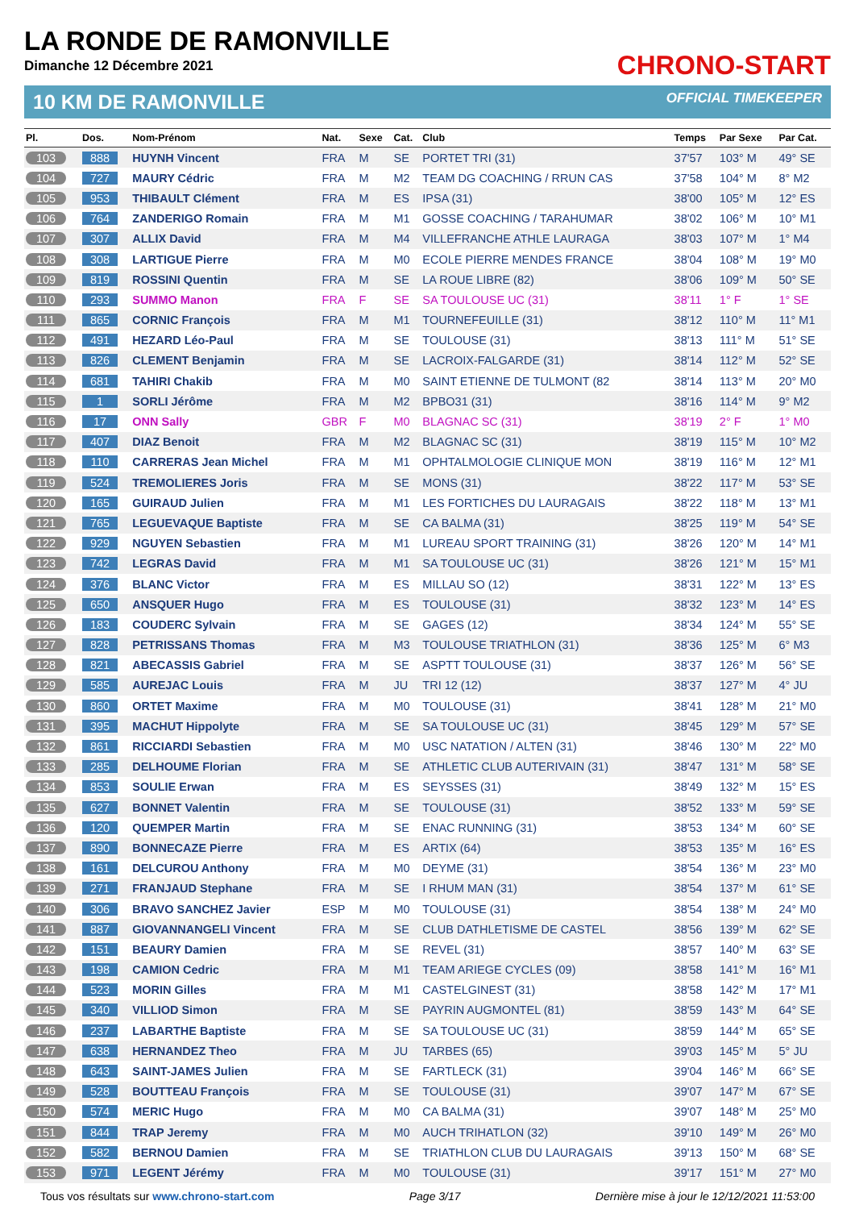LA RONDE DE RAMONVILLE
Dimanche 12 Décembre 2021
CHRONO-START
10 KM DE RAMONVILLE OFFICIAL TIMEKEEPER
| Pl. | Dos. | Nom-Prénom | Nat. | Sexe | Cat. | Club | Temps | Par Sexe | Par Cat. |
| --- | --- | --- | --- | --- | --- | --- | --- | --- | --- |
| 103 | 888 | HUYNH Vincent | FRA | M | SE | PORTET TRI (31) | 37'57 | 103° M | 49° SE |
| 104 | 727 | MAURY Cédric | FRA | M | M2 | TEAM DG COACHING / RRUN CAS | 37'58 | 104° M | 8° M2 |
| 105 | 953 | THIBAULT Clément | FRA | M | ES | IPSA (31) | 38'00 | 105° M | 12° ES |
| 106 | 764 | ZANDERIGO Romain | FRA | M | M1 | GOSSE COACHING / TARAHUMAR | 38'02 | 106° M | 10° M1 |
| 107 | 307 | ALLIX David | FRA | M | M4 | VILLEFRANCHE ATHLE LAURAGA | 38'03 | 107° M | 1° M4 |
| 108 | 308 | LARTIGUE Pierre | FRA | M | M0 | ECOLE PIERRE MENDES FRANCE | 38'04 | 108° M | 19° M0 |
| 109 | 819 | ROSSINI Quentin | FRA | M | SE | LA ROUE LIBRE (82) | 38'06 | 109° M | 50° SE |
| 110 | 293 | SUMMO Manon | FRA | F | SE | SA TOULOUSE UC (31) | 38'11 | 1° F | 1° SE |
| 111 | 865 | CORNIC François | FRA | M | M1 | TOURNEFEUILLE (31) | 38'12 | 110° M | 11° M1 |
| 112 | 491 | HEZARD Léo-Paul | FRA | M | SE | TOULOUSE (31) | 38'13 | 111° M | 51° SE |
| 113 | 826 | CLEMENT Benjamin | FRA | M | SE | LACROIX-FALGARDE (31) | 38'14 | 112° M | 52° SE |
| 114 | 681 | TAHIRI Chakib | FRA | M | M0 | SAINT ETIENNE DE TULMONT (82 | 38'14 | 113° M | 20° M0 |
| 115 | 1 | SORLI Jérôme | FRA | M | M2 | BPBO31 (31) | 38'16 | 114° M | 9° M2 |
| 116 | 17 | ONN Sally | GBR | F | M0 | BLAGNAC SC (31) | 38'19 | 2° F | 1° M0 |
| 117 | 407 | DIAZ Benoit | FRA | M | M2 | BLAGNAC SC (31) | 38'19 | 115° M | 10° M2 |
| 118 | 110 | CARRERAS Jean Michel | FRA | M | M1 | OPHTALMOLOGIE CLINIQUE MON | 38'19 | 116° M | 12° M1 |
| 119 | 524 | TREMOLIERES Joris | FRA | M | SE | MONS (31) | 38'22 | 117° M | 53° SE |
| 120 | 165 | GUIRAUD Julien | FRA | M | M1 | LES FORTICHES DU LAURAGAIS | 38'22 | 118° M | 13° M1 |
| 121 | 765 | LEGUEVAQUE Baptiste | FRA | M | SE | CA BALMA (31) | 38'25 | 119° M | 54° SE |
| 122 | 929 | NGUYEN Sebastien | FRA | M | M1 | LUREAU SPORT TRAINING (31) | 38'26 | 120° M | 14° M1 |
| 123 | 742 | LEGRAS David | FRA | M | M1 | SA TOULOUSE UC (31) | 38'26 | 121° M | 15° M1 |
| 124 | 376 | BLANC Victor | FRA | M | ES | MILLAU SO (12) | 38'31 | 122° M | 13° ES |
| 125 | 650 | ANSQUER Hugo | FRA | M | ES | TOULOUSE (31) | 38'32 | 123° M | 14° ES |
| 126 | 183 | COUDERC Sylvain | FRA | M | SE | GAGES (12) | 38'34 | 124° M | 55° SE |
| 127 | 828 | PETRISSANS Thomas | FRA | M | M3 | TOULOUSE TRIATHLON (31) | 38'36 | 125° M | 6° M3 |
| 128 | 821 | ABECASSIS Gabriel | FRA | M | SE | ASPTT TOULOUSE (31) | 38'37 | 126° M | 56° SE |
| 129 | 585 | AUREJAC Louis | FRA | M | JU | TRI 12 (12) | 38'37 | 127° M | 4° JU |
| 130 | 860 | ORTET Maxime | FRA | M | M0 | TOULOUSE (31) | 38'41 | 128° M | 21° M0 |
| 131 | 395 | MACHUT Hippolyte | FRA | M | SE | SA TOULOUSE UC (31) | 38'45 | 129° M | 57° SE |
| 132 | 861 | RICCIARDI Sebastien | FRA | M | M0 | USC NATATION / ALTEN (31) | 38'46 | 130° M | 22° M0 |
| 133 | 285 | DELHOUME Florian | FRA | M | SE | ATHLETIC CLUB AUTERIVAIN (31) | 38'47 | 131° M | 58° SE |
| 134 | 853 | SOULIE Erwan | FRA | M | ES | SEYSSES (31) | 38'49 | 132° M | 15° ES |
| 135 | 627 | BONNET Valentin | FRA | M | SE | TOULOUSE (31) | 38'52 | 133° M | 59° SE |
| 136 | 120 | QUEMPER Martin | FRA | M | SE | ENAC RUNNING (31) | 38'53 | 134° M | 60° SE |
| 137 | 890 | BONNECAZE Pierre | FRA | M | ES | ARTIX (64) | 38'53 | 135° M | 16° ES |
| 138 | 161 | DELCUROU Anthony | FRA | M | M0 | DEYME (31) | 38'54 | 136° M | 23° M0 |
| 139 | 271 | FRANJAUD Stephane | FRA | M | SE | I RHUM MAN (31) | 38'54 | 137° M | 61° SE |
| 140 | 306 | BRAVO SANCHEZ Javier | ESP | M | M0 | TOULOUSE (31) | 38'54 | 138° M | 24° M0 |
| 141 | 887 | GIOVANNANGELI Vincent | FRA | M | SE | CLUB DATHLETISME DE CASTEL | 38'56 | 139° M | 62° SE |
| 142 | 151 | BEAURY Damien | FRA | M | SE | REVEL (31) | 38'57 | 140° M | 63° SE |
| 143 | 198 | CAMION Cedric | FRA | M | M1 | TEAM ARIEGE CYCLES (09) | 38'58 | 141° M | 16° M1 |
| 144 | 523 | MORIN Gilles | FRA | M | M1 | CASTELGINEST (31) | 38'58 | 142° M | 17° M1 |
| 145 | 340 | VILLIOD Simon | FRA | M | SE | PAYRIN AUGMONTEL (81) | 38'59 | 143° M | 64° SE |
| 146 | 237 | LABARTHE Baptiste | FRA | M | SE | SA TOULOUSE UC (31) | 38'59 | 144° M | 65° SE |
| 147 | 638 | HERNANDEZ Theo | FRA | M | JU | TARBES (65) | 39'03 | 145° M | 5° JU |
| 148 | 643 | SAINT-JAMES Julien | FRA | M | SE | FARTLECK (31) | 39'04 | 146° M | 66° SE |
| 149 | 528 | BOUTTEAU François | FRA | M | SE | TOULOUSE (31) | 39'07 | 147° M | 67° SE |
| 150 | 574 | MERIC Hugo | FRA | M | M0 | CA BALMA (31) | 39'07 | 148° M | 25° M0 |
| 151 | 844 | TRAP Jeremy | FRA | M | M0 | AUCH TRIHATLON (32) | 39'10 | 149° M | 26° M0 |
| 152 | 582 | BERNOU Damien | FRA | M | SE | TRIATHLON CLUB DU LAURAGAIS | 39'13 | 150° M | 68° SE |
| 153 | 971 | LEGENT Jérémy | FRA | M | M0 | TOULOUSE (31) | 39'17 | 151° M | 27° M0 |
Tous vos résultats sur www.chrono-start.com Page 3/17 Dernière mise à jour le 12/12/2021 11:53:00